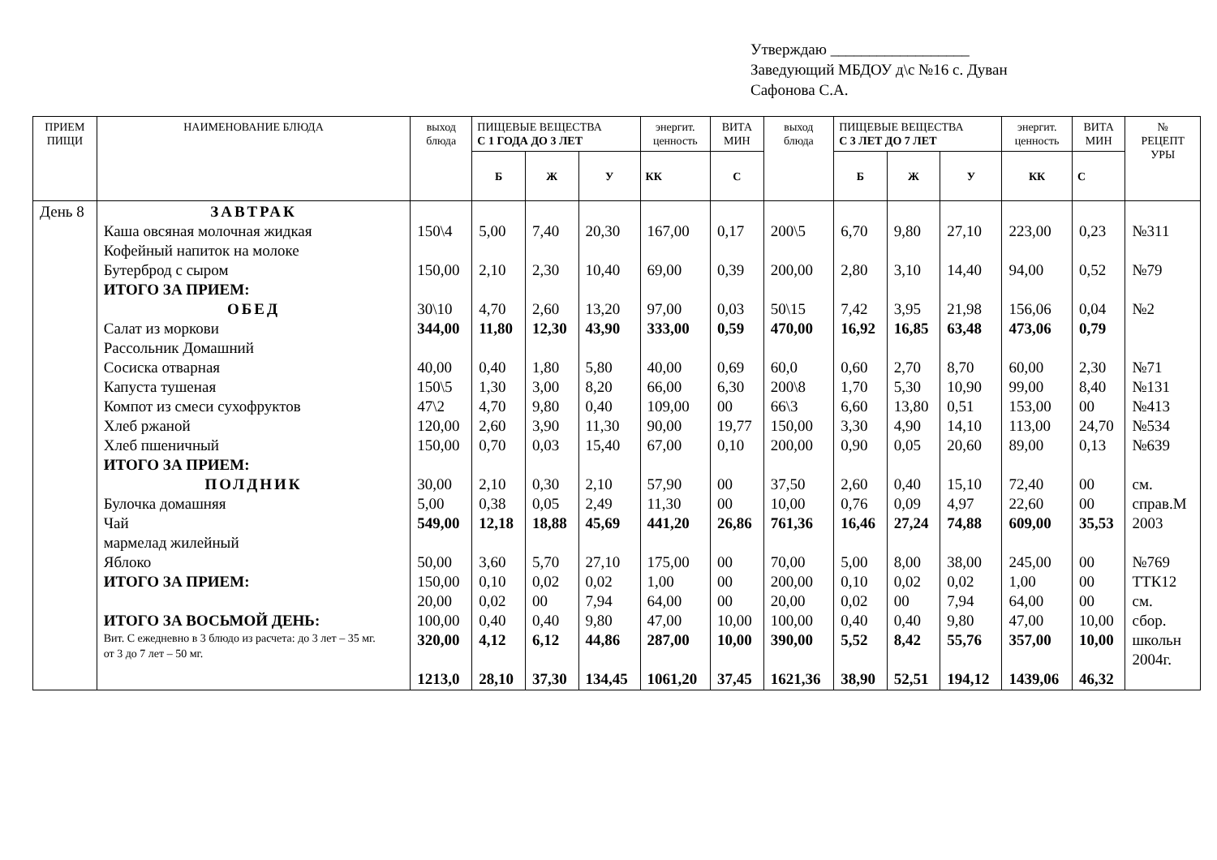Утверждаю __________________
Заведующий МБДОУ д\с №16 с. Дуван
Сафонова С.А.
| ПРИЕМ ПИЩИ | НАИМЕНОВАНИЕ БЛЮДА | выход блюда | ПИЩЕВЫЕ ВЕЩЕСТВА С 1 ГОДА ДО 3 ЛЕТ | | | энергит. ценность | ВИТА МИН | выход блюда | ПИЩЕВЫЕ ВЕЩЕСТВА С 3 ЛЕТ ДО 7 ЛЕТ | | | энергит. ценность | ВИТА МИН | № РЕЦЕПТ УРЫ |
| --- | --- | --- | --- | --- | --- | --- | --- | --- | --- | --- | --- | --- | --- | --- |
| | | | Б | Ж | У | КК | С | | Б | Ж | У | КК | С | |
| День 8 | ЗАВТРАК Каша овсяная молочная жидкая Кофейный напиток на молоке Бутерброд с сыром ИТОГО ЗА ПРИЕМ: ОБЕД Салат из моркови Рассольник Домашний Сосиска отварная Капуста тушеная Компот из смеси сухофруктов Хлеб ржаной Хлеб пшеничный ИТОГО ЗА ПРИЕМ: ПОЛДНИК Булочка домашняя Чай мармелад жилейный Яблоко ИТОГО ЗА ПРИЕМ: ИТОГО ЗА ВОСЬМОЙ ДЕНЬ: Вит. С ежедневно в 3 блюдо из расчета: до 3 лет – 35 мг. от 3 до 7 лет – 50 мг. | 150\4 150,00 30\10 344,00 40,00 150\5 47\2 120,00 150,00 30,00 5,00 549,00 50,00 150,00 20,00 100,00 320,00 1213,0 | 5,00 2,10 4,70 11,80 0,40 1,30 4,70 2,60 0,70 2,10 0,38 12,18 3,60 0,10 0,02 0,40 4,12 28,10 | 7,40 2,30 2,60 12,30 1,80 3,00 9,80 3,90 0,03 0,30 0,05 18,88 5,70 0,02 00 0,40 6,12 37,30 | 20,30 10,40 13,20 43,90 5,80 8,20 0,40 11,30 15,40 2,10 2,49 45,69 27,10 0,02 7,94 9,80 44,86 134,45 | 167,00 69,00 97,00 333,00 40,00 66,00 109,00 90,00 67,00 57,90 11,30 441,20 175,00 1,00 64,00 47,00 287,00 1061,20 | 0,17 0,39 0,03 0,59 0,69 6,30 00 19,77 0,10 00 00 26,86 00 00 00 10,00 10,00 37,45 | 200\5 200,00 50\15 470,00 60,0 200\8 66\3 150,00 200,00 37,50 10,00 761,36 70,00 200,00 20,00 100,00 390,00 1621,36 | 6,70 2,80 7,42 16,92 0,60 1,70 6,60 3,30 0,90 2,60 0,76 16,46 5,00 0,10 0,02 0,40 5,52 38,90 | 9,80 3,10 3,95 16,85 2,70 5,30 13,80 4,90 0,05 0,40 0,09 27,24 8,00 0,02 00 0,40 8,42 52,51 | 27,10 14,40 21,98 63,48 8,70 10,90 0,51 14,10 20,60 15,10 4,97 74,88 38,00 0,02 7,94 9,80 55,76 194,12 | 223,00 94,00 156,06 473,06 60,00 99,00 153,00 113,00 89,00 72,40 22,60 609,00 245,00 1,00 64,00 47,00 357,00 1439,06 | 0,23 0,52 0,04 0,79 2,30 8,40 00 24,70 0,13 00 00 35,53 00 00 00 10,00 10,00 46,32 | №311 №79 №2 №71 №131 №413 №534 №639 см. справ.М 2003 №769 ТТК12 см. сбор. школьн 2004г. |